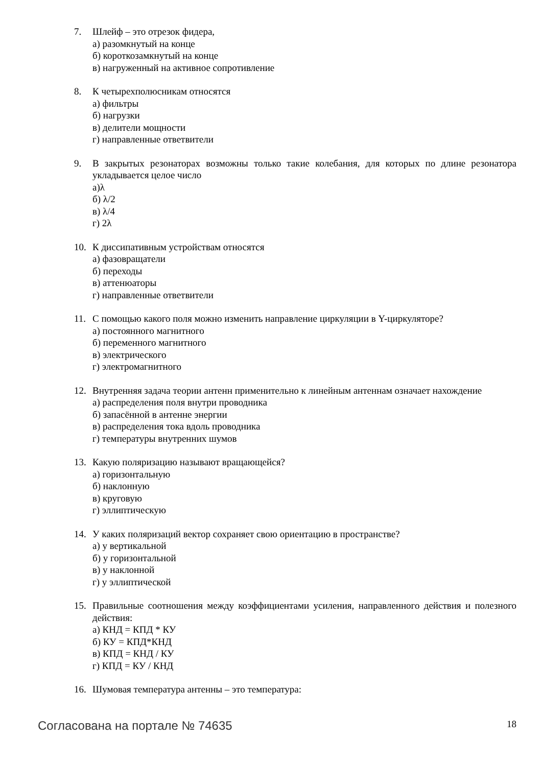7. Шлейф – это отрезок фидера,
а) разомкнутый на конце
б) короткозамкнутый на конце
в) нагруженный на активное сопротивление
8. К четырехполюсникам относятся
а) фильтры
б) нагрузки
в) делители мощности
г) направленные ответвители
9. В закрытых резонаторах возможны только такие колебания, для которых по длине резонатора укладывается целое число
а)λ
б) λ/2
в) λ/4
г) 2λ
10. К диссипативным устройствам относятся
а) фазовращатели
б) переходы
в) аттенюаторы
г) направленные ответвители
11. С помощью какого поля можно изменить направление циркуляции в Y-циркуляторе?
а) постоянного магнитного
б) переменного магнитного
в) электрического
г) электромагнитного
12. Внутренняя задача теории антенн применительно к линейным антеннам означает нахождение
а) распределения поля внутри проводника
б) запасённой в антенне энергии
в) распределения тока вдоль проводника
г) температуры внутренних шумов
13. Какую поляризацию называют вращающейся?
а) горизонтальную
б) наклонную
в) круговую
г) эллиптическую
14. У каких поляризаций вектор сохраняет свою ориентацию в пространстве?
а) у вертикальной
б) у горизонтальной
в) у наклонной
г) у эллиптической
15. Правильные соотношения между коэффициентами усиления, направленного действия и полезного действия:
а) КНД = КПД * КУ
б) КУ = КПД*КНД
в) КПД = КНД / КУ
г) КПД = КУ / КНД
16. Шумовая температура антенны – это температура:
Согласована на портале № 74635 18